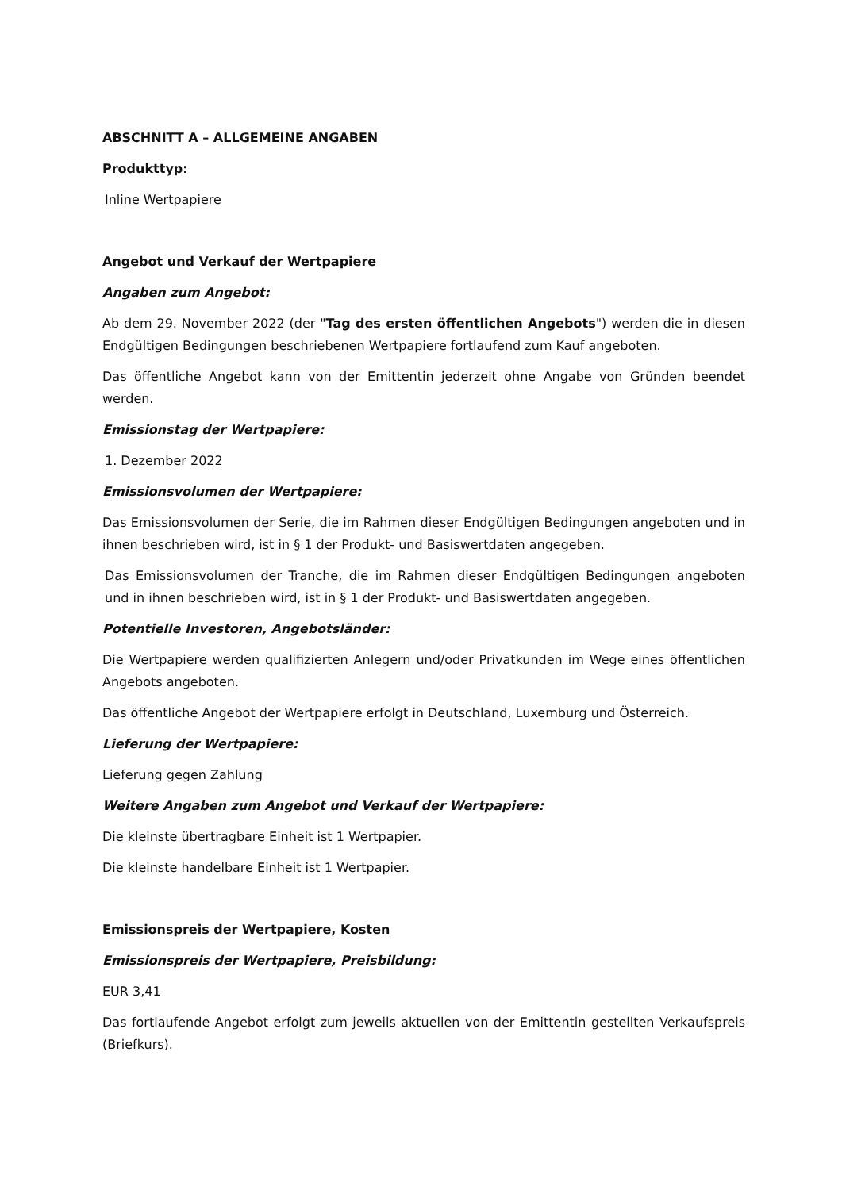ABSCHNITT A – ALLGEMEINE ANGABEN
Produkttyp:
Inline Wertpapiere
Angebot und Verkauf der Wertpapiere
Angaben zum Angebot:
Ab dem 29. November 2022 (der "Tag des ersten öffentlichen Angebots") werden die in diesen Endgültigen Bedingungen beschriebenen Wertpapiere fortlaufend zum Kauf angeboten.
Das öffentliche Angebot kann von der Emittentin jederzeit ohne Angabe von Gründen beendet werden.
Emissionstag der Wertpapiere:
1. Dezember 2022
Emissionsvolumen der Wertpapiere:
Das Emissionsvolumen der Serie, die im Rahmen dieser Endgültigen Bedingungen angeboten und in ihnen beschrieben wird, ist in § 1 der Produkt- und Basiswertdaten angegeben.
Das Emissionsvolumen der Tranche, die im Rahmen dieser Endgültigen Bedingungen angeboten und in ihnen beschrieben wird, ist in § 1 der Produkt- und Basiswertdaten angegeben.
Potentielle Investoren, Angebotsländer:
Die Wertpapiere werden qualifizierten Anlegern und/oder Privatkunden im Wege eines öffentlichen Angebots angeboten.
Das öffentliche Angebot der Wertpapiere erfolgt in Deutschland, Luxemburg und Österreich.
Lieferung der Wertpapiere:
Lieferung gegen Zahlung
Weitere Angaben zum Angebot und Verkauf der Wertpapiere:
Die kleinste übertragbare Einheit ist 1 Wertpapier.
Die kleinste handelbare Einheit ist 1 Wertpapier.
Emissionspreis der Wertpapiere, Kosten
Emissionspreis der Wertpapiere, Preisbildung:
EUR 3,41
Das fortlaufende Angebot erfolgt zum jeweils aktuellen von der Emittentin gestellten Verkaufspreis (Briefkurs).